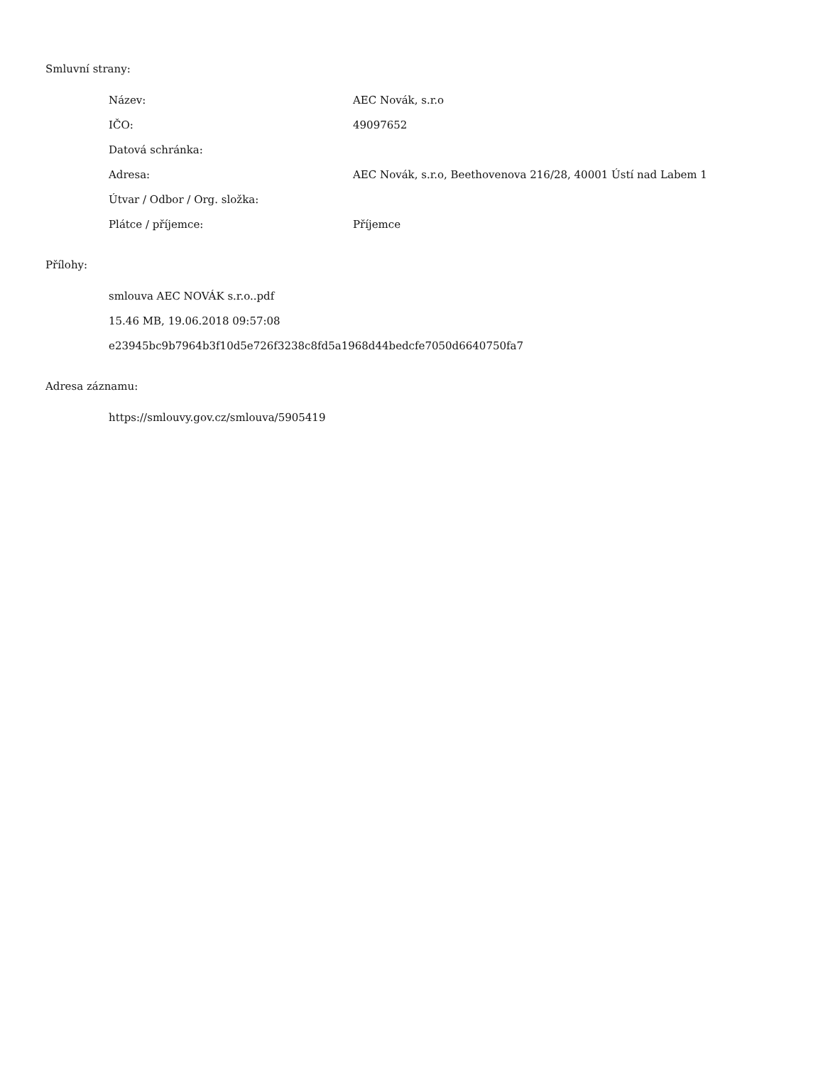Smluvní strany:
| Název: | AEC Novák, s.r.o |
| IČO: | 49097652 |
| Datová schránka: | |
| Adresa: | AEC Novák, s.r.o, Beethovenova 216/28, 40001 Ústí nad Labem 1 |
| Útvar / Odbor / Org. složka: | |
| Plátce / příjemce: | Příjemce |
Přílohy:
smlouva AEC NOVÁK s.r.o..pdf
15.46 MB, 19.06.2018 09:57:08
e23945bc9b7964b3f10d5e726f3238c8fd5a1968d44bedcfe7050d6640750fa7
Adresa záznamu:
https://smlouvy.gov.cz/smlouva/5905419